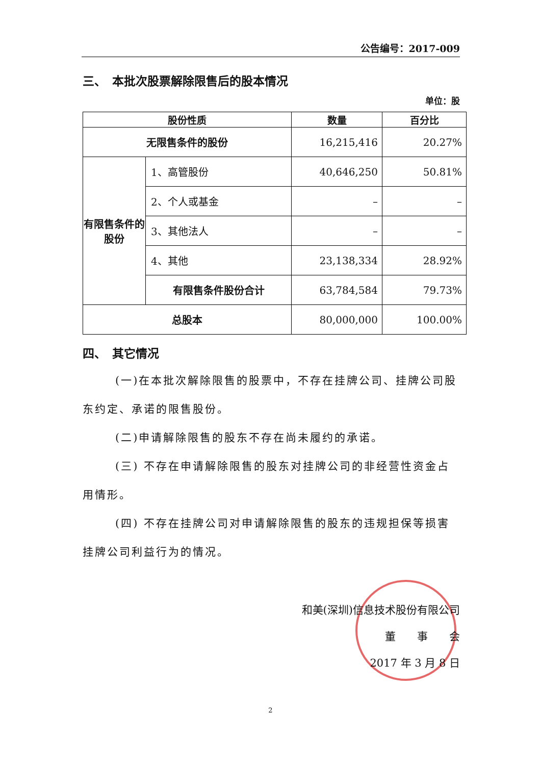公告编号：2017-009
三、　本批次股票解除限售后的股本情况
单位：股
| 股份性质 | | 数量 | 百分比 |
| --- | --- | --- | --- |
| 无限售条件的股份 | | 16,215,416 | 20.27% |
| 有限售条件的股份 | 1、高管股份 | 40,646,250 | 50.81% |
| | 2、个人或基金 | – | – |
| | 3、其他法人 | – | – |
| | 4、其他 | 23,138,334 | 28.92% |
| | 有限售条件股份合计 | 63,784,584 | 79.73% |
| 总股本 | | 80,000,000 | 100.00% |
四、　其它情况
(一)在本批次解除限售的股票中，不存在挂牌公司、挂牌公司股东约定、承诺的限售股份。
(二)申请解除限售的股东不存在尚未履约的承诺。
(三) 不存在申请解除限售的股东对挂牌公司的非经营性资金占用情形。
(四) 不存在挂牌公司对申请解除限售的股东的违规担保等损害挂牌公司利益行为的情况。
和美(深圳)信息技术股份有限公司
董　　事　　会
2017 年 3 月 8 日
2